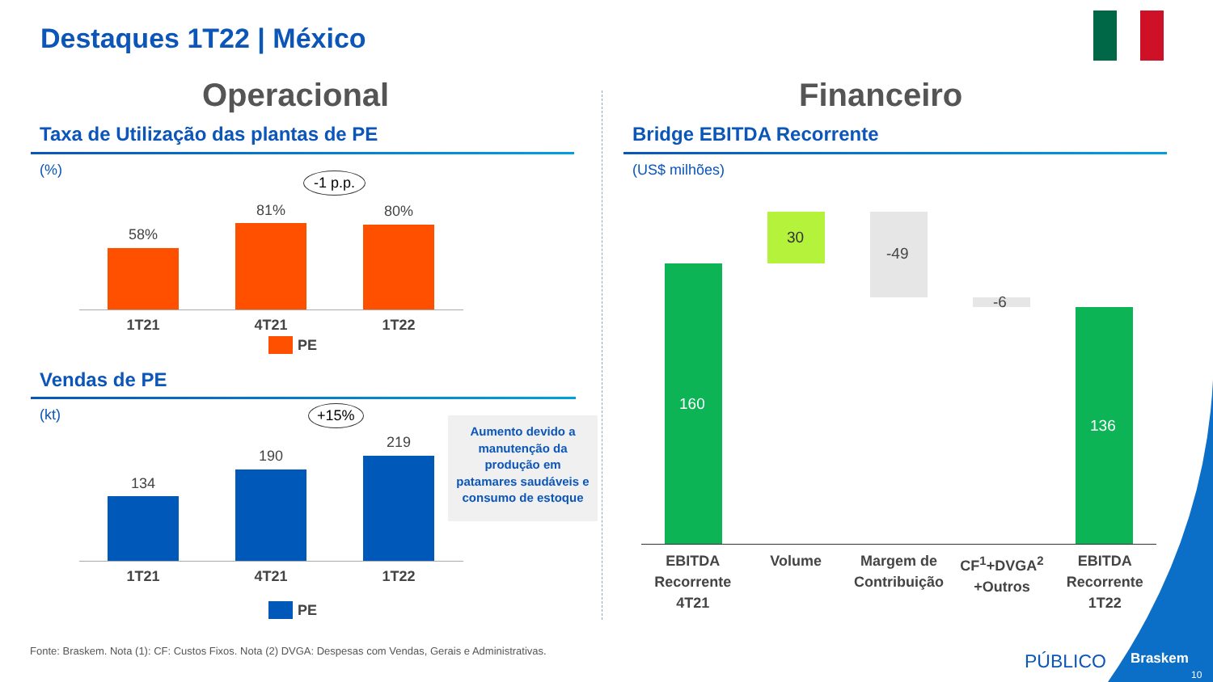Destaques 1T22 | México
Operacional
Taxa de Utilização das plantas de PE
(%)
-1 p.p.
58%
81% 80%
1T21 4T21 1T22
PE
Vendas de PE
(kt) +15%
134
190
219
1T21 4T21 1T22
PE
Aumento devido a
manutenção da
produção em
patamares saudáveis e
consumo de estoque
Financeiro
Bridge EBITDA Recorrente
(US$ milhões)
160
30
-49
-6
136
EBITDA
Recorrente
4T21
Volume Margem de
Contribuição
CF<sup>1</sup>+DVGA<sup>2</sup>
+Outros
EBITDA
Recorrente
1T22
Fonte: Braskem. Nota (1): CF: Custos Fixos. Nota (2) DVGA: Despesas com Vendas, Gerais e Administrativas. PÚBLICO Braskem
10